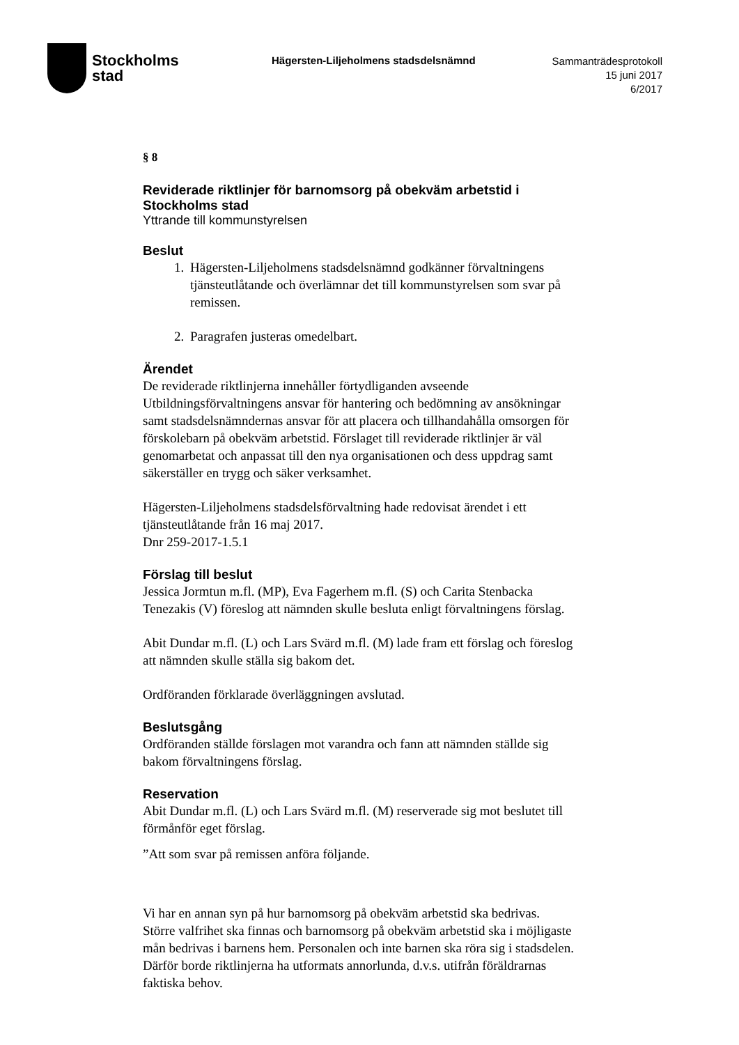Stockholms
stad
Hägersten-Liljeholmens stadsdelsnämnd
Sammanträdesprotokoll
15 juni 2017
6/2017
§ 8
Reviderade riktlinjer för barnomsorg på obekväm arbetstid i Stockholms stad
Yttrande till kommunstyrelsen
Beslut
1. Hägersten-Liljeholmens stadsdelsnämnd godkänner förvaltningens tjänsteutlåtande och överlämnar det till kommunstyrelsen som svar på remissen.
2. Paragrafen justeras omedelbart.
Ärendet
De reviderade riktlinjerna innehåller förtydliganden avseende Utbildningsförvaltningens ansvar för hantering och bedömning av ansökningar samt stadsdelsnämndernas ansvar för att placera och tillhandahålla omsorgen för förskolebarn på obekväm arbetstid. Förslaget till reviderade riktlinjer är väl genomarbetat och anpassat till den nya organisationen och dess uppdrag samt säkerställer en trygg och säker verksamhet.
Hägersten-Liljeholmens stadsdelsförvaltning hade redovisat ärendet i ett tjänsteutlåtande från 16 maj 2017.
Dnr 259-2017-1.5.1
Förslag till beslut
Jessica Jormtun m.fl. (MP), Eva Fagerhem m.fl. (S) och Carita Stenbacka Tenezakis (V) föreslog att nämnden skulle besluta enligt förvaltningens förslag.
Abit Dundar m.fl. (L) och Lars Svärd m.fl. (M) lade fram ett förslag och föreslog att nämnden skulle ställa sig bakom det.
Ordföranden förklarade överläggningen avslutad.
Beslutsgång
Ordföranden ställde förslagen mot varandra och fann att nämnden ställde sig bakom förvaltningens förslag.
Reservation
Abit Dundar m.fl. (L) och Lars Svärd m.fl. (M) reserverade sig mot beslutet till förmånför eget förslag.
”Att som svar på remissen anföra följande.
Vi har en annan syn på hur barnomsorg på obekväm arbetstid ska bedrivas. Större valfrihet ska finnas och barnomsorg på obekväm arbetstid ska i möjligaste mån bedrivas i barnens hem. Personalen och inte barnen ska röra sig i stadsdelen. Därför borde riktlinjerna ha utformats annorlunda, d.v.s. utifrån föräldrarnas faktiska behov.